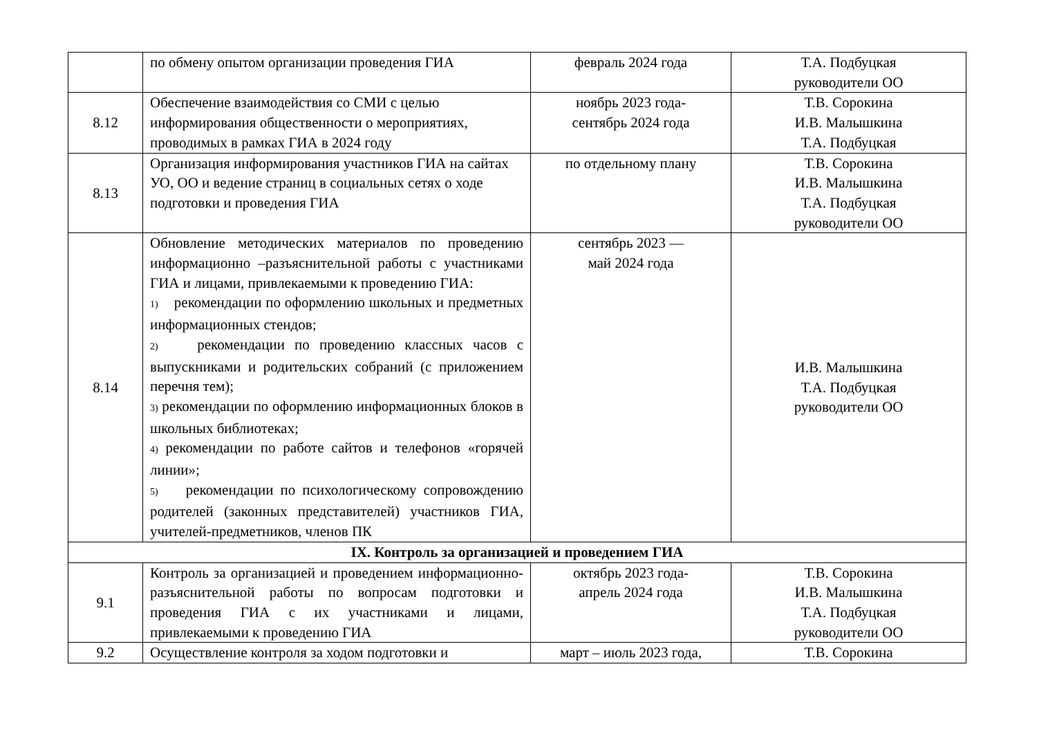| | по обмену опытом организации проведения ГИА | февраль 2024 года | Т.А. Подбуцкая руководители ОО |
| 8.12 | Обеспечение взаимодействия со СМИ с целью информирования общественности о мероприятиях, проводимых в рамках ГИА в 2024 году | ноябрь 2023 года- сентябрь 2024 года | Т.В. Сорокина И.В. Малышкина Т.А. Подбуцкая |
| 8.13 | Организация информирования участников ГИА на сайтах УО, ОО и ведение страниц в социальных сетях о ходе подготовки и проведения ГИА | по отдельному плану | Т.В. Сорокина И.В. Малышкина Т.А. Подбуцкая руководители ОО |
| 8.14 | Обновление методических материалов по проведению информационно –разъяснительной работы с участниками ГИА и лицами, привлекаемыми к проведению ГИА: 1) рекомендации по оформлению школьных и предметных информационных стендов; 2) рекомендации по проведению классных часов с выпускниками и родительских собраний (с приложением перечня тем); 3) рекомендации по оформлению информационных блоков в школьных библиотеках; 4) рекомендации по работе сайтов и телефонов «горячей линии»; 5) рекомендации по психологическому сопровождению родителей (законных представителей) участников ГИА, учителей-предметников, членов ПК | сентябрь 2023 — май 2024 года | И.В. Малышкина Т.А. Подбуцкая руководители ОО |
| IX. Контроль за организацией и проведением ГИА | | | |
| 9.1 | Контроль за организацией и проведением информационно-разъяснительной работы по вопросам подготовки и проведения ГИА с их участниками и лицами, привлекаемыми к проведению ГИА | октябрь 2023 года- апрель 2024 года | Т.В. Сорокина И.В. Малышкина Т.А. Подбуцкая руководители ОО |
| 9.2 | Осуществление контроля за ходом подготовки и | март – июль 2023 года, | Т.В. Сорокина |